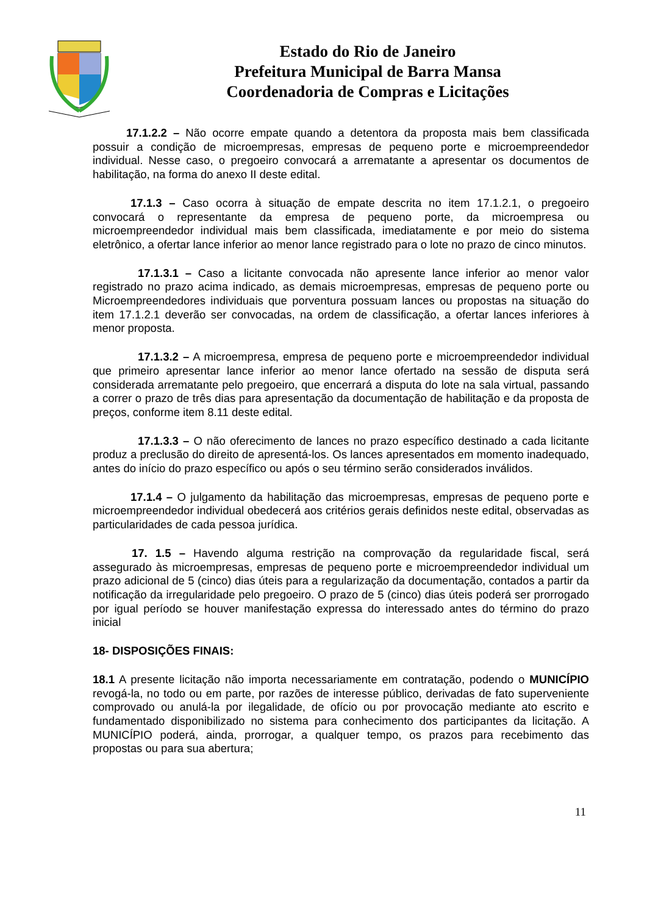Estado do Rio de Janeiro
Prefeitura Municipal de Barra Mansa
Coordenadoria de Compras e Licitações
17.1.2.2 – Não ocorre empate quando a detentora da proposta mais bem classificada possuir a condição de microempresas, empresas de pequeno porte e microempreendedor individual. Nesse caso, o pregoeiro convocará a arrematante a apresentar os documentos de habilitação, na forma do anexo II deste edital.
17.1.3 – Caso ocorra à situação de empate descrita no item 17.1.2.1, o pregoeiro convocará o representante da empresa de pequeno porte, da microempresa ou microempreendedor individual mais bem classificada, imediatamente e por meio do sistema eletrônico, a ofertar lance inferior ao menor lance registrado para o lote no prazo de cinco minutos.
17.1.3.1 – Caso a licitante convocada não apresente lance inferior ao menor valor registrado no prazo acima indicado, as demais microempresas, empresas de pequeno porte ou Microempreendedores individuais que porventura possuam lances ou propostas na situação do item 17.1.2.1 deverão ser convocadas, na ordem de classificação, a ofertar lances inferiores à menor proposta.
17.1.3.2 – A microempresa, empresa de pequeno porte e microempreendedor individual que primeiro apresentar lance inferior ao menor lance ofertado na sessão de disputa será considerada arrematante pelo pregoeiro, que encerrará a disputa do lote na sala virtual, passando a correr o prazo de três dias para apresentação da documentação de habilitação e da proposta de preços, conforme item 8.11 deste edital.
17.1.3.3 – O não oferecimento de lances no prazo específico destinado a cada licitante produz a preclusão do direito de apresentá-los. Os lances apresentados em momento inadequado, antes do início do prazo específico ou após o seu término serão considerados inválidos.
17.1.4 – O julgamento da habilitação das microempresas, empresas de pequeno porte e microempreendedor individual obedecerá aos critérios gerais definidos neste edital, observadas as particularidades de cada pessoa jurídica.
17. 1.5 – Havendo alguma restrição na comprovação da regularidade fiscal, será assegurado às microempresas, empresas de pequeno porte e microempreendedor individual um prazo adicional de 5 (cinco) dias úteis para a regularização da documentação, contados a partir da notificação da irregularidade pelo pregoeiro. O prazo de 5 (cinco) dias úteis poderá ser prorrogado por igual período se houver manifestação expressa do interessado antes do término do prazo inicial
18- DISPOSIÇÕES FINAIS:
18.1 A presente licitação não importa necessariamente em contratação, podendo o MUNICÍPIO revogá-la, no todo ou em parte, por razões de interesse público, derivadas de fato superveniente comprovado ou anulá-la por ilegalidade, de ofício ou por provocação mediante ato escrito e fundamentado disponibilizado no sistema para conhecimento dos participantes da licitação. A MUNICÍPIO poderá, ainda, prorrogar, a qualquer tempo, os prazos para recebimento das propostas ou para sua abertura;
11